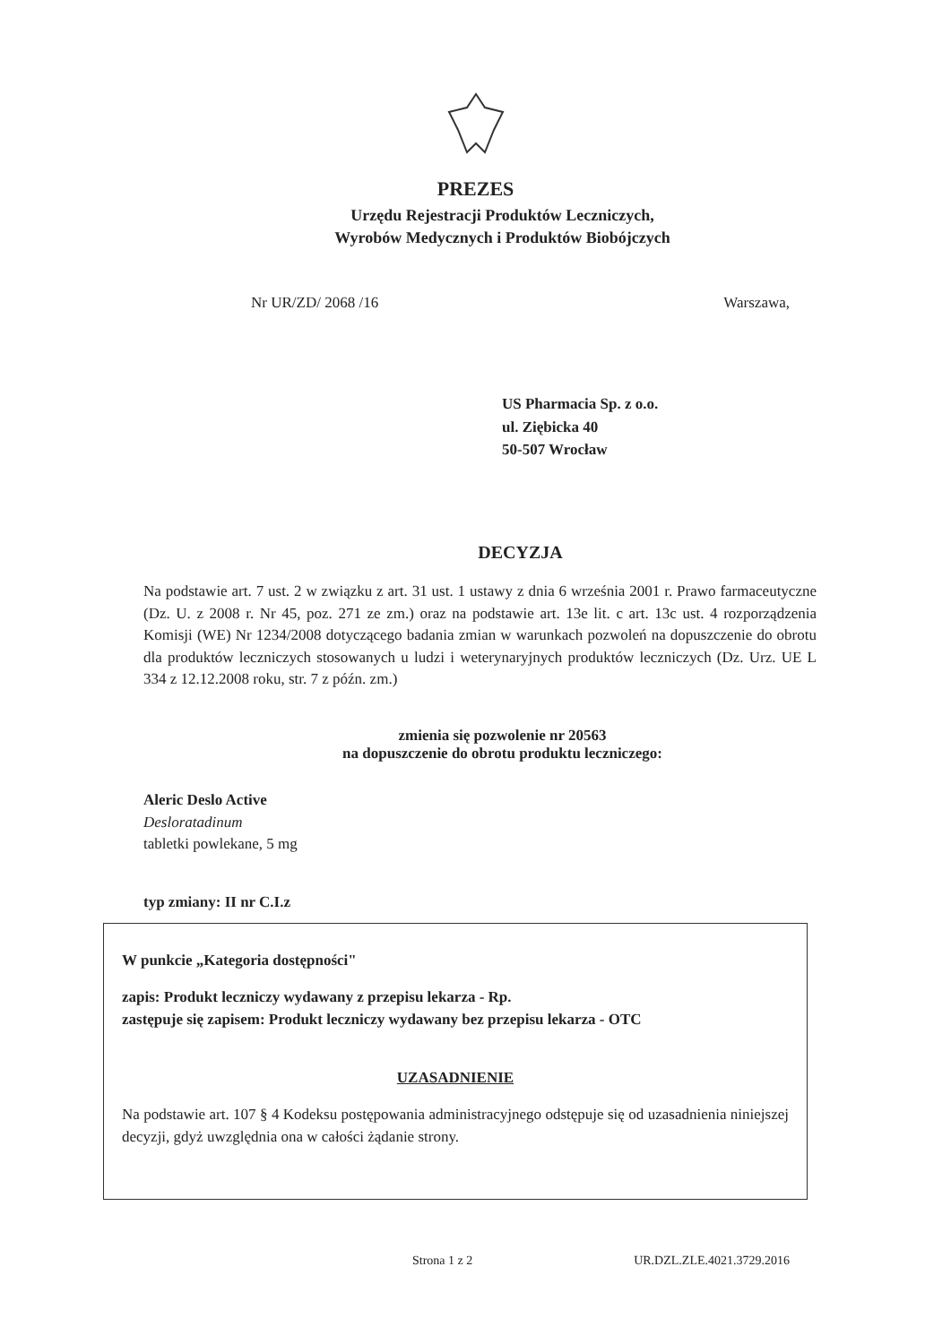PREZES
Urzędu Rejestracji Produktów Leczniczych,
Wyrobów Medycznych i Produktów Biobójczych
Nr UR/ZD/ 2068 /16 Warszawa,
US Pharmacia Sp. z o.o.
ul. Ziębicka 40
50-507 Wrocław
DECYZJA
Na podstawie art. 7 ust. 2 w związku z art. 31 ust. 1 ustawy z dnia 6 września 2001 r. Prawo farmaceutyczne (Dz. U. z 2008 r. Nr 45, poz. 271 ze zm.) oraz na podstawie art. 13e lit. c art. 13c ust. 4 rozporządzenia Komisji (WE) Nr 1234/2008 dotyczącego badania zmian w warunkach pozwoleń na dopuszczenie do obrotu dla produktów leczniczych stosowanych u ludzi i weterynaryjnych produktów leczniczych (Dz. Urz. UE L 334 z 12.12.2008 roku, str. 7 z późn. zm.)
zmienia się pozwolenie nr 20563
na dopuszczenie do obrotu produktu leczniczego:
Aleric Deslo Active
Desloratadinum
tabletki powlekane, 5 mg
typ zmiany: II nr C.I.z
W punkcie „Kategoria dostępności"
zapis: Produkt leczniczy wydawany z przepisu lekarza - Rp.
zastępuje się zapisem: Produkt leczniczy wydawany bez przepisu lekarza - OTC
UZASADNIENIE
Na podstawie art. 107 § 4 Kodeksu postępowania administracyjnego odstępuje się od uzasadnienia niniejszej decyzji, gdyż uwzględnia ona w całości żądanie strony.
Strona 1 z 2 UR.DZL.ZLE.4021.3729.2016